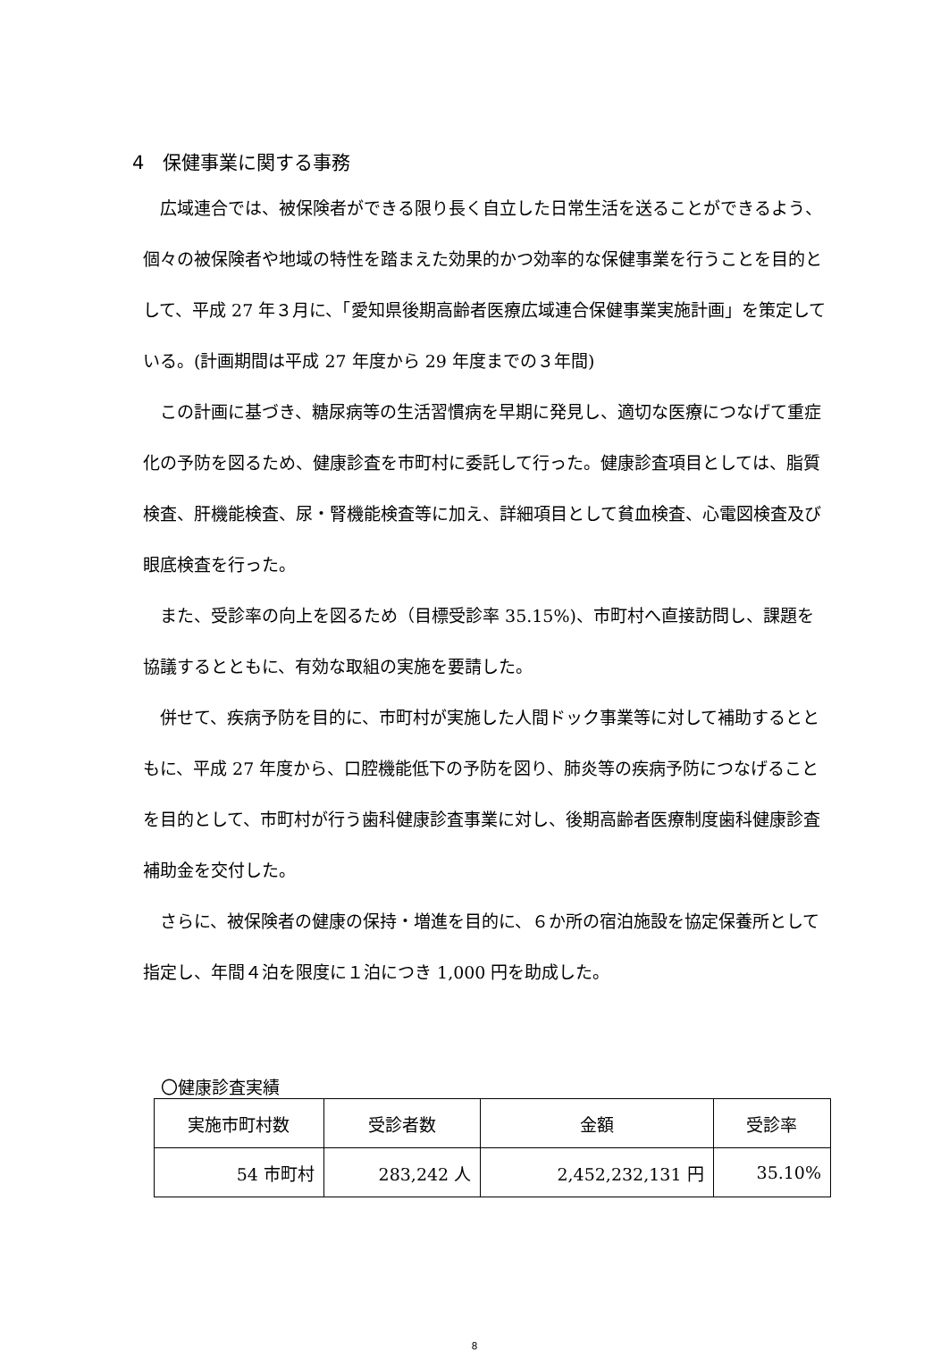4　保健事業に関する事務
広域連合では、被保険者ができる限り長く自立した日常生活を送ることができるよう、個々の被保険者や地域の特性を踏まえた効果的かつ効率的な保健事業を行うことを目的として、平成 27 年３月に、「愛知県後期高齢者医療広域連合保健事業実施計画」を策定している。(計画期間は平成 27 年度から 29 年度までの３年間)
この計画に基づき、糖尿病等の生活習慣病を早期に発見し、適切な医療につなげて重症化の予防を図るため、健康診査を市町村に委託して行った。健康診査項目としては、脂質検査、肝機能検査、尿・腎機能検査等に加え、詳細項目として貧血検査、心電図検査及び眼底検査を行った。
また、受診率の向上を図るため（目標受診率 35.15%)、市町村へ直接訪問し、課題を協議するとともに、有効な取組の実施を要請した。
併せて、疾病予防を目的に、市町村が実施した人間ドック事業等に対して補助するとともに、平成 27 年度から、口腔機能低下の予防を図り、肺炎等の疾病予防につなげることを目的として、市町村が行う歯科健康診査事業に対し、後期高齢者医療制度歯科健康診査補助金を交付した。
さらに、被保険者の健康の保持・増進を目的に、６か所の宿泊施設を協定保養所として指定し、年間４泊を限度に１泊につき 1,000 円を助成した。
〇健康診査実績
| 実施市町村数 | 受診者数 | 金額 | 受診率 |
| --- | --- | --- | --- |
| 54 市町村 | 283,242 人 | 2,452,232,131 円 | 35.10% |
8